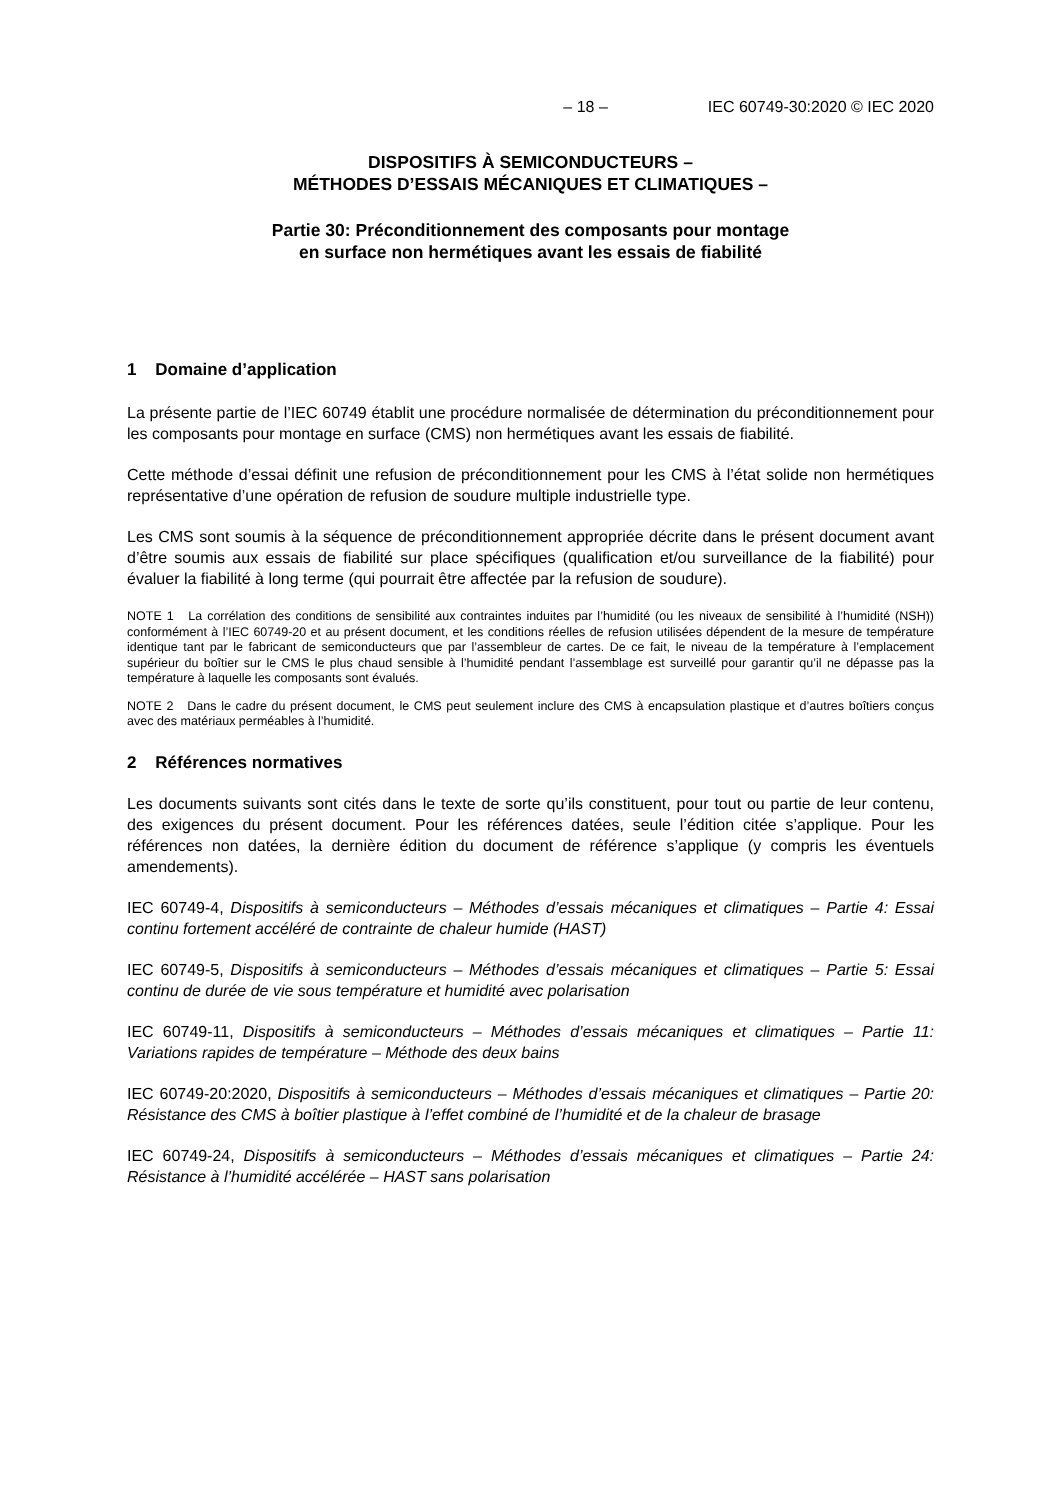– 18 – IEC 60749-30:2020 © IEC 2020
DISPOSITIFS À SEMICONDUCTEURS –
MÉTHODES D’ESSAIS MÉCANIQUES ET CLIMATIQUES –
Partie 30: Préconditionnement des composants pour montage
en surface non hermétiques avant les essais de fiabilité
1 Domaine d’application
La présente partie de l’IEC 60749 établit une procédure normalisée de détermination du préconditionnement pour les composants pour montage en surface (CMS) non hermétiques avant les essais de fiabilité.
Cette méthode d’essai définit une refusion de préconditionnement pour les CMS à l’état solide non hermétiques représentative d’une opération de refusion de soudure multiple industrielle type.
Les CMS sont soumis à la séquence de préconditionnement appropriée décrite dans le présent document avant d’être soumis aux essais de fiabilité sur place spécifiques (qualification et/ou surveillance de la fiabilité) pour évaluer la fiabilité à long terme (qui pourrait être affectée par la refusion de soudure).
NOTE 1 La corrélation des conditions de sensibilité aux contraintes induites par l’humidité (ou les niveaux de sensibilité à l’humidité (NSH)) conformément à l’IEC 60749-20 et au présent document, et les conditions réelles de refusion utilisées dépendent de la mesure de température identique tant par le fabricant de semiconducteurs que par l’assembleur de cartes. De ce fait, le niveau de la température à l’emplacement supérieur du boîtier sur le CMS le plus chaud sensible à l’humidité pendant l’assemblage est surveillé pour garantir qu’il ne dépasse pas la température à laquelle les composants sont évalués.
NOTE 2 Dans le cadre du présent document, le CMS peut seulement inclure des CMS à encapsulation plastique et d’autres boîtiers conçus avec des matériaux perméables à l’humidité.
2 Références normatives
Les documents suivants sont cités dans le texte de sorte qu’ils constituent, pour tout ou partie de leur contenu, des exigences du présent document. Pour les références datées, seule l’édition citée s’applique. Pour les références non datées, la dernière édition du document de référence s’applique (y compris les éventuels amendements).
IEC 60749-4, Dispositifs à semiconducteurs – Méthodes d’essais mécaniques et climatiques – Partie 4: Essai continu fortement accéléré de contrainte de chaleur humide (HAST)
IEC 60749-5, Dispositifs à semiconducteurs – Méthodes d’essais mécaniques et climatiques – Partie 5: Essai continu de durée de vie sous température et humidité avec polarisation
IEC 60749-11, Dispositifs à semiconducteurs – Méthodes d’essais mécaniques et climatiques – Partie 11: Variations rapides de température – Méthode des deux bains
IEC 60749-20:2020, Dispositifs à semiconducteurs – Méthodes d’essais mécaniques et climatiques – Partie 20: Résistance des CMS à boîtier plastique à l’effet combiné de l’humidité et de la chaleur de brasage
IEC 60749-24, Dispositifs à semiconducteurs – Méthodes d’essais mécaniques et climatiques – Partie 24: Résistance à l’humidité accélérée – HAST sans polarisation